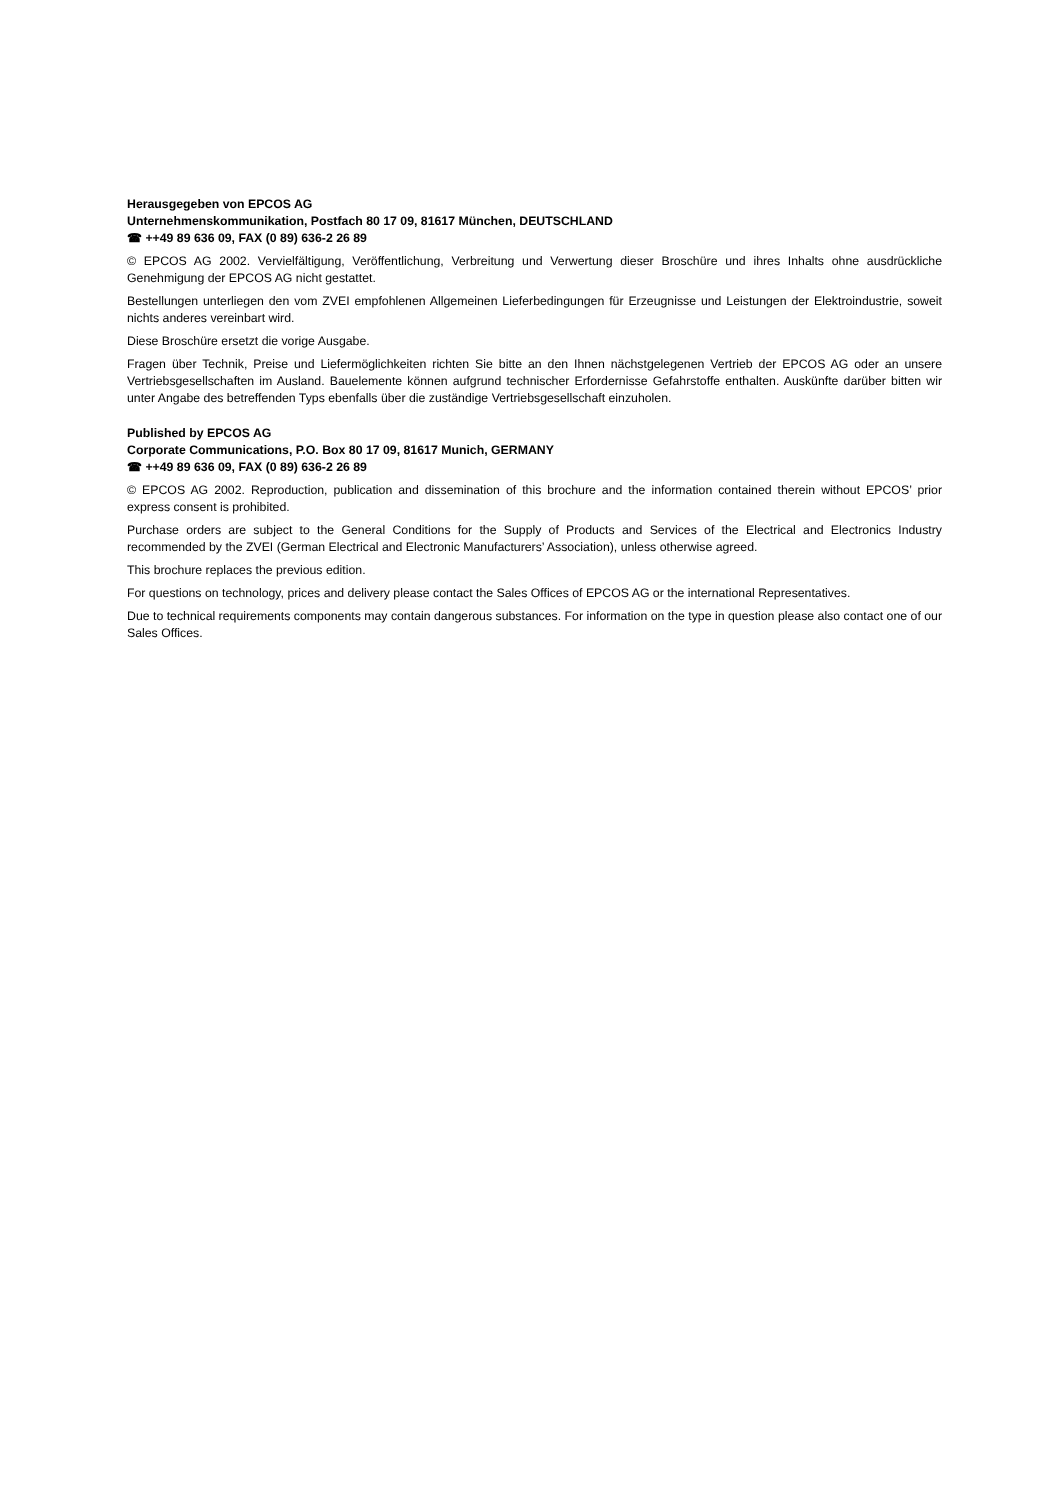Herausgegeben von EPCOS AG
Unternehmenskommunikation, Postfach 80 17 09, 81617 München, DEUTSCHLAND
☎ ++49 89 636 09, FAX (0 89) 636-2 26 89
© EPCOS AG 2002. Vervielfältigung, Veröffentlichung, Verbreitung und Verwertung dieser Broschüre und ihres Inhalts ohne ausdrückliche Genehmigung der EPCOS AG nicht gestattet.
Bestellungen unterliegen den vom ZVEI empfohlenen Allgemeinen Lieferbedingungen für Erzeugnisse und Leistungen der Elektroindustrie, soweit nichts anderes vereinbart wird.
Diese Broschüre ersetzt die vorige Ausgabe.
Fragen über Technik, Preise und Liefermöglichkeiten richten Sie bitte an den Ihnen nächstgelegenen Vertrieb der EPCOS AG oder an unsere Vertriebsgesellschaften im Ausland. Bauelemente können aufgrund technischer Erfordernisse Gefahrstoffe enthalten. Auskünfte darüber bitten wir unter Angabe des betreffenden Typs ebenfalls über die zuständige Vertriebsgesellschaft einzuholen.
Published by EPCOS AG
Corporate Communications, P.O. Box 80 17 09, 81617 Munich, GERMANY
☎ ++49 89 636 09, FAX (0 89) 636-2 26 89
© EPCOS AG 2002. Reproduction, publication and dissemination of this brochure and the information contained therein without EPCOS’ prior express consent is prohibited.
Purchase orders are subject to the General Conditions for the Supply of Products and Services of the Electrical and Electronics Industry recommended by the ZVEI (German Electrical and Electronic Manufacturers’ Association), unless otherwise agreed.
This brochure replaces the previous edition.
For questions on technology, prices and delivery please contact the Sales Offices of EPCOS AG or the international Representatives.
Due to technical requirements components may contain dangerous substances. For information on the type in question please also contact one of our Sales Offices.